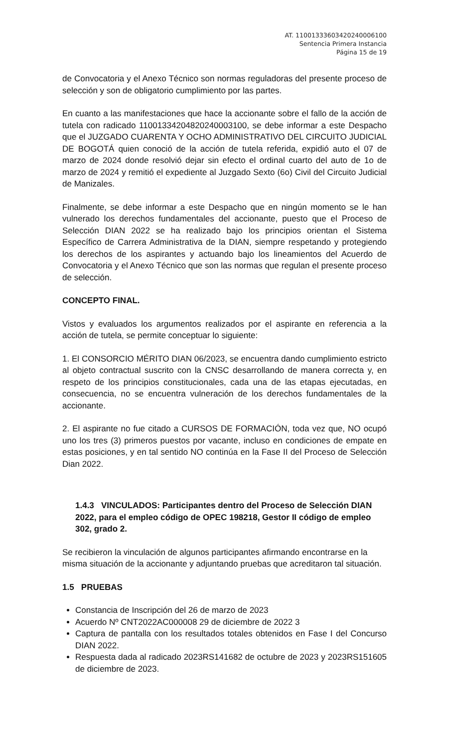AT. 11001333603420240006100
Sentencia Primera Instancia
Página 15 de 19
de Convocatoria y el Anexo Técnico son normas reguladoras del presente proceso de selección y son de obligatorio cumplimiento por las partes.
En cuanto a las manifestaciones que hace la accionante sobre el fallo de la acción de tutela con radicado 11001334204820240003100, se debe informar a este Despacho que el JUZGADO CUARENTA Y OCHO ADMINISTRATIVO DEL CIRCUITO JUDICIAL DE BOGOTÁ quien conoció de la acción de tutela referida, expidió auto el 07 de marzo de 2024 donde resolvió dejar sin efecto el ordinal cuarto del auto de 1o de marzo de 2024 y remitió el expediente al Juzgado Sexto (6o) Civil del Circuito Judicial de Manizales.
Finalmente, se debe informar a este Despacho que en ningún momento se le han vulnerado los derechos fundamentales del accionante, puesto que el Proceso de Selección DIAN 2022 se ha realizado bajo los principios orientan el Sistema Específico de Carrera Administrativa de la DIAN, siempre respetando y protegiendo los derechos de los aspirantes y actuando bajo los lineamientos del Acuerdo de Convocatoria y el Anexo Técnico que son las normas que regulan el presente proceso de selección.
CONCEPTO FINAL.
Vistos y evaluados los argumentos realizados por el aspirante en referencia a la acción de tutela, se permite conceptuar lo siguiente:
1. El CONSORCIO MÉRITO DIAN 06/2023, se encuentra dando cumplimiento estricto al objeto contractual suscrito con la CNSC desarrollando de manera correcta y, en respeto de los principios constitucionales, cada una de las etapas ejecutadas, en consecuencia, no se encuentra vulneración de los derechos fundamentales de la accionante.
2. El aspirante no fue citado a CURSOS DE FORMACIÓN, toda vez que, NO ocupó uno los tres (3) primeros puestos por vacante, incluso en condiciones de empate en estas posiciones, y en tal sentido NO continúa en la Fase II del Proceso de Selección Dian 2022.
1.4.3 VINCULADOS: Participantes dentro del Proceso de Selección DIAN 2022, para el empleo código de OPEC 198218, Gestor II código de empleo 302, grado 2.
Se recibieron la vinculación de algunos participantes afirmando encontrarse en la misma situación de la accionante y adjuntando pruebas que acreditaron tal situación.
1.5 PRUEBAS
Constancia de Inscripción del 26 de marzo de 2023
Acuerdo Nº CNT2022AC000008 29 de diciembre de 2022 3
Captura de pantalla con los resultados totales obtenidos en Fase I del Concurso DIAN 2022.
Respuesta dada al radicado 2023RS141682 de octubre de 2023 y 2023RS151605 de diciembre de 2023.